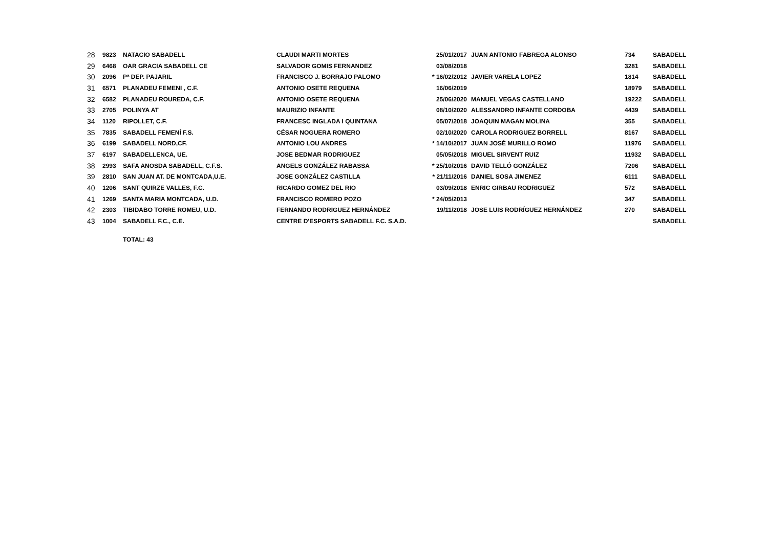| 28 | 9823 | NATACIO SABADELL | CLAUDI MARTI MORTES | 25/01/2017 | JUAN ANTONIO FABREGA ALONSO | 734 | SABADELL |
| 29 | 6468 | OAR GRACIA SABADELL CE | SALVADOR GOMIS FERNANDEZ | 03/08/2018 | | 3281 | SABADELL |
| 30 | 2096 | Pª DEP. PAJARIL | FRANCISCO J. BORRAJO PALOMO | * 16/02/2012 | JAVIER VARELA LOPEZ | 1814 | SABADELL |
| 31 | 6571 | PLANADEU FEMENI , C.F. | ANTONIO OSETE REQUENA | 16/06/2019 | | 18979 | SABADELL |
| 32 | 6582 | PLANADEU ROUREDA, C.F. | ANTONIO OSETE REQUENA | 25/06/2020 | MANUEL VEGAS CASTELLANO | 19222 | SABADELL |
| 33 | 2705 | POLINYA AT | MAURIZIO INFANTE | 08/10/2020 | ALESSANDRO INFANTE CORDOBA | 4439 | SABADELL |
| 34 | 1120 | RIPOLLET, C.F. | FRANCESC INGLADA I QUINTANA | 05/07/2018 | JOAQUIN MAGAN MOLINA | 355 | SABADELL |
| 35 | 7835 | SABADELL FEMENÍ F.S. | CÉSAR NOGUERA ROMERO | 02/10/2020 | CAROLA RODRIGUEZ BORRELL | 8167 | SABADELL |
| 36 | 6199 | SABADELL NORD,CF. | ANTONIO LOU ANDRES | * 14/10/2017 | JUAN JOSÉ MURILLO ROMO | 11976 | SABADELL |
| 37 | 6197 | SABADELLENCA, UE. | JOSE BEDMAR RODRIGUEZ | 05/05/2018 | MIGUEL SIRVENT RUIZ | 11932 | SABADELL |
| 38 | 2993 | SAFA ANOSDA SABADELL, C.F.S. | ANGELS GONZÁLEZ RABASSA | * 25/10/2016 | DAVID TELLÓ GONZÁLEZ | 7206 | SABADELL |
| 39 | 2810 | SAN JUAN AT. DE MONTCADA,U.E. | JOSE GONZÁLEZ CASTILLA | * 21/11/2016 | DANIEL SOSA JIMENEZ | 6111 | SABADELL |
| 40 | 1206 | SANT QUIRZE VALLES, F.C. | RICARDO GOMEZ DEL RIO | 03/09/2018 | ENRIC GIRBAU RODRIGUEZ | 572 | SABADELL |
| 41 | 1269 | SANTA MARIA MONTCADA, U.D. | FRANCISCO ROMERO POZO | * 24/05/2013 | | 347 | SABADELL |
| 42 | 2303 | TIBIDABO TORRE ROMEU, U.D. | FERNANDO RODRIGUEZ HERNÁNDEZ | 19/11/2018 | JOSE LUIS RODRÍGUEZ HERNÁNDEZ | 270 | SABADELL |
| 43 | 1004 | SABADELL F.C., C.E. | CENTRE D'ESPORTS SABADELL F.C. S.A.D. | | | | SABADELL |
| | | TOTAL: 43 | | | | | |